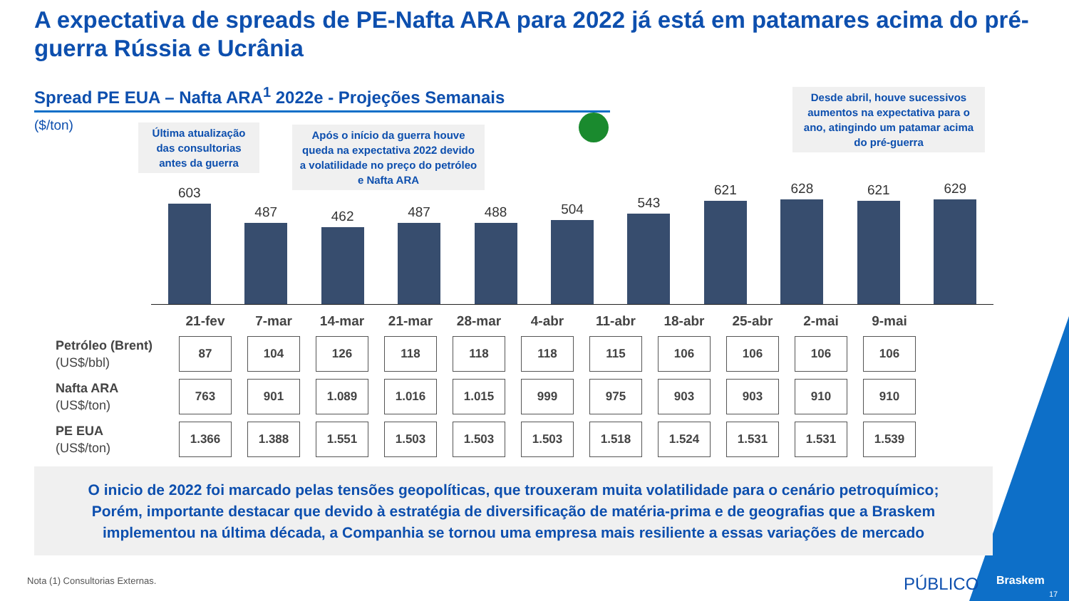A expectativa de spreads de PE-Nafta ARA para 2022 já está em patamares acima do pré-guerra Rússia e Ucrânia
Spread PE EUA – Nafta ARA<sup>1</sup> 2022e - Projeções Semanais
($/ton)
Última atualização das consultorias antes da guerra
Após o início da guerra houve queda na expectativa 2022 devido a volatilidade no preço do petróleo e Nafta ARA
Desde abril, houve sucessivos aumentos na expectativa para o ano, atingindo um patamar acima do pré-guerra
603
487
462
487
488
504
543
621
628
621
629
| | 21-fev | 7-mar | 14-mar | 21-mar | 28-mar | 4-abr | 11-abr | 18-abr | 25-abr | 2-mai | 9-mai |
| --- | --- | --- | --- | --- | --- | --- | --- | --- | --- | --- | --- |
| Petróleo (Brent) (US$/bbl) | 87 | 104 | 126 | 118 | 118 | 118 | 115 | 106 | 106 | 106 | 106 |
| Nafta ARA (US$/ton) | 763 | 901 | 1.089 | 1.016 | 1.015 | 999 | 975 | 903 | 903 | 910 | 910 |
| PE EUA (US$/ton) | 1.366 | 1.388 | 1.551 | 1.503 | 1.503 | 1.503 | 1.518 | 1.524 | 1.531 | 1.531 | 1.539 |
O inicio de 2022 foi marcado pelas tensões geopolíticas, que trouxeram muita volatilidade para o cenário petroquímico;
Porém, importante destacar que devido à estratégia de diversificação de matéria-prima e de geografias que a Braskem
implementou na última década, a Companhia se tornou uma empresa mais resiliente a essas variações de mercado
Nota (1) Consultorias Externas.
PÚBLICO Braskem
17